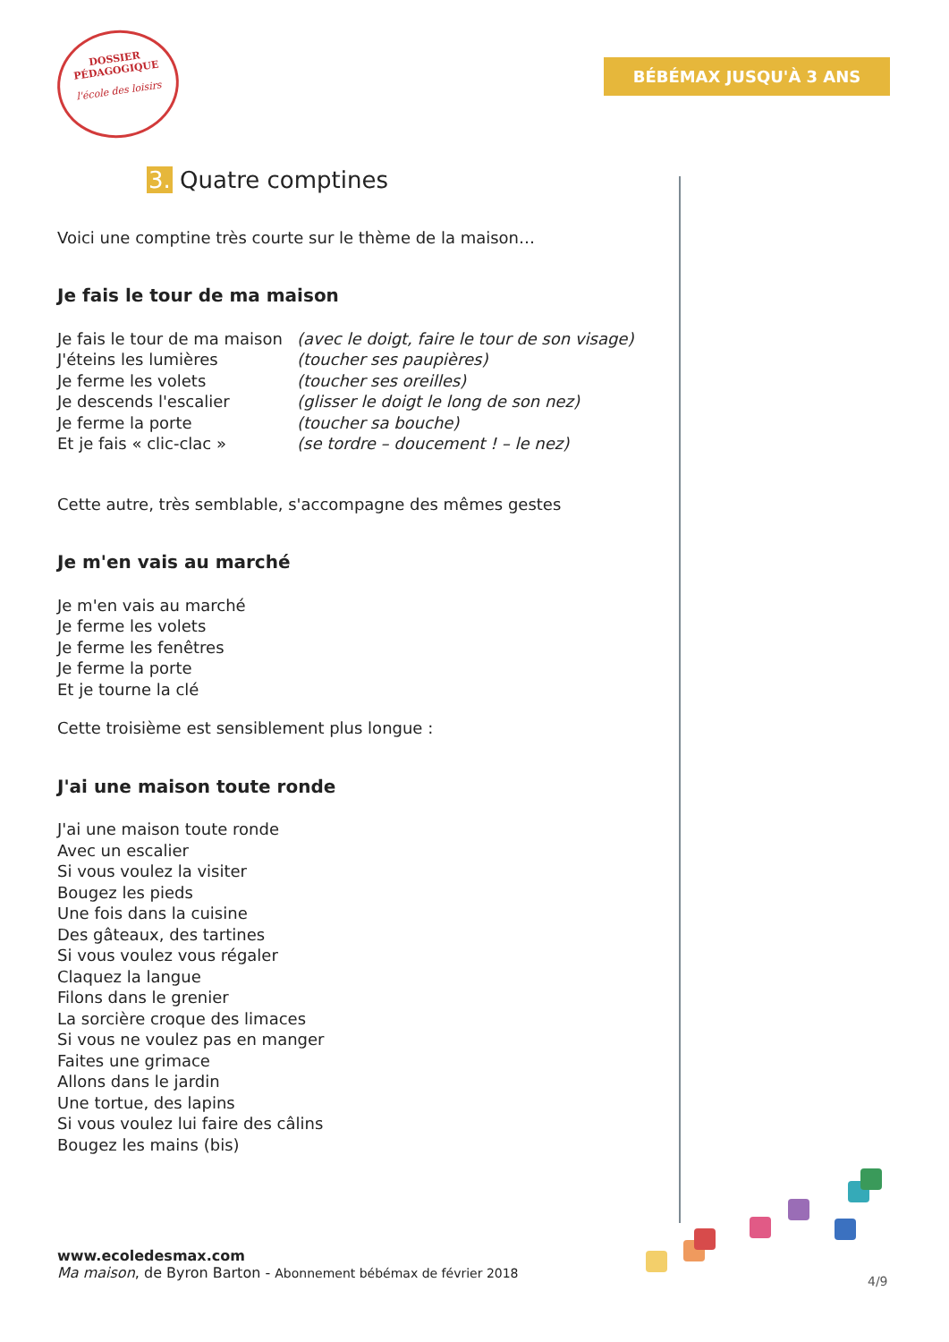DOSSIER
PÉDAGOGIQUE
l'école des loisirs
BÉBÉMAX JUSQU'À 3 ANS
3. Quatre comptines
Voici une comptine très courte sur le thème de la maison…
Je fais le tour de ma maison
Je fais le tour de ma maison
(avec le doigt, faire le tour de son visage)
J'éteins les lumières (toucher ses paupières)
Je ferme les volets (toucher ses oreilles)
Je descends l'escalier (glisser le doigt le long de son nez)
Je ferme la porte (toucher sa bouche)
Et je fais « clic-clac » (se tordre – doucement ! – le nez)
Cette autre, très semblable, s'accompagne des mêmes gestes
Je m'en vais au marché
Je m'en vais au marché
Je ferme les volets
Je ferme les fenêtres
Je ferme la porte
Et je tourne la clé
Cette troisième est sensiblement plus longue :
J'ai une maison toute ronde
J'ai une maison toute ronde
Avec un escalier
Si vous voulez la visiter
Bougez les pieds
Une fois dans la cuisine
Des gâteaux, des tartines
Si vous voulez vous régaler
Claquez la langue
Filons dans le grenier
La sorcière croque des limaces
Si vous ne voulez pas en manger
Faites une grimace
Allons dans le jardin
Une tortue, des lapins
Si vous voulez lui faire des câlins
Bougez les mains (bis)
www.ecoledesmax.com
Ma maison, de Byron Barton - Abonnement bébémax de février 2018
4/9